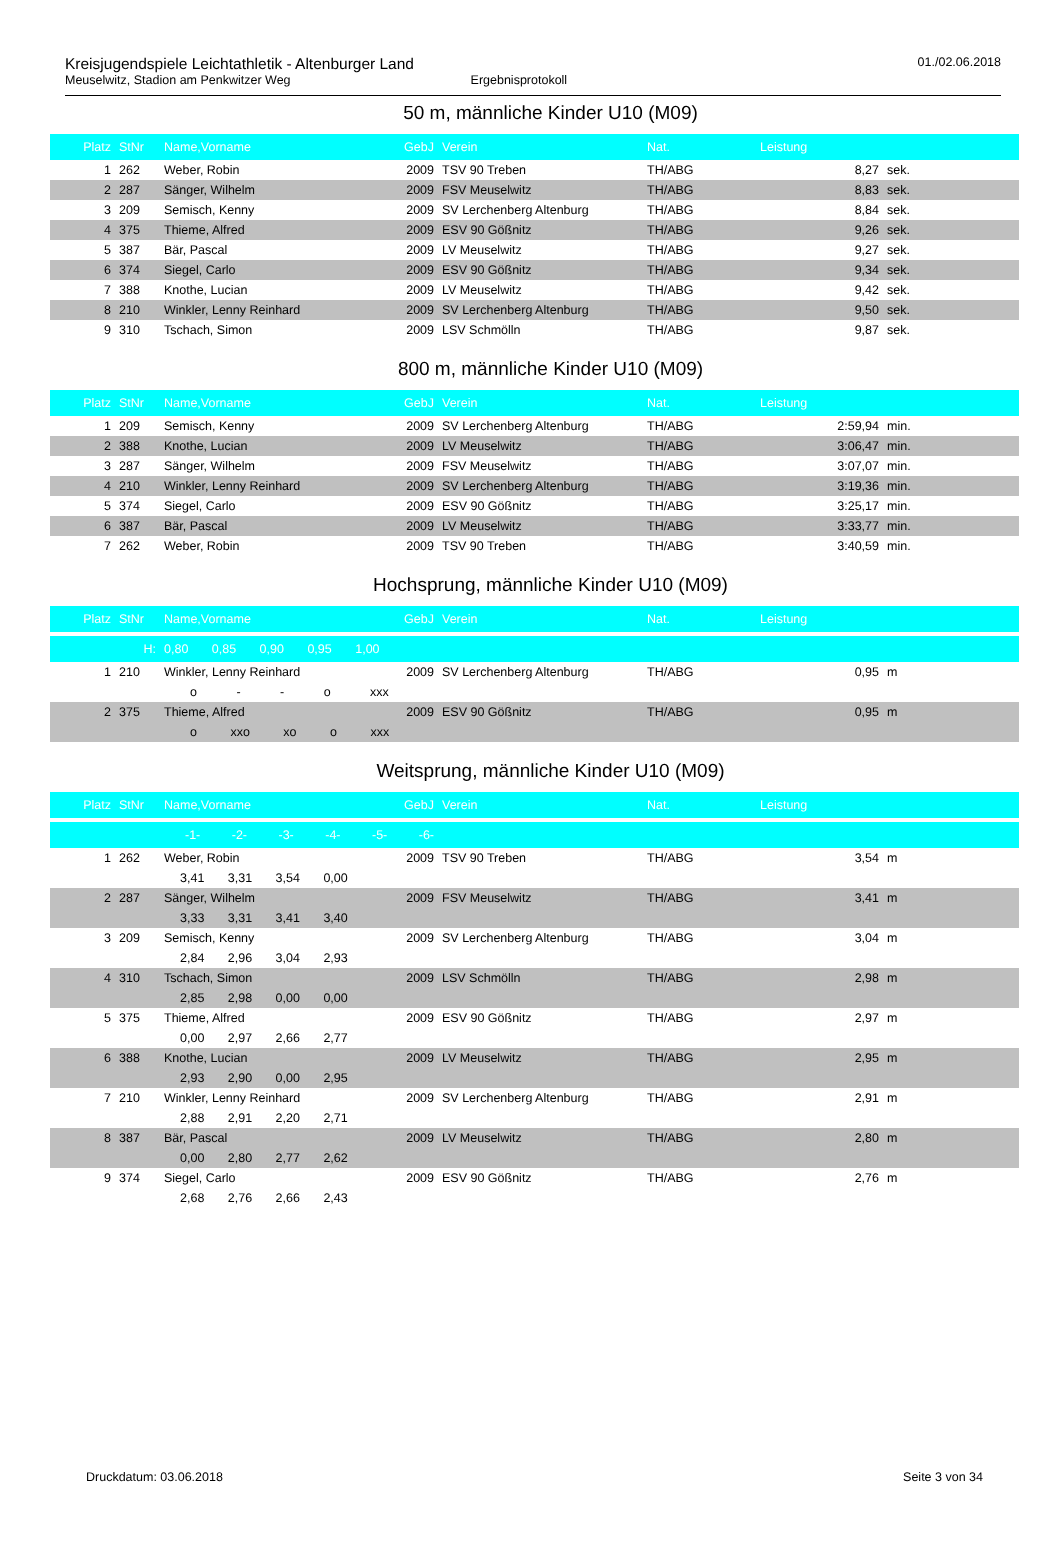Kreisjugendspiele Leichtathletik - Altenburger Land
Meuselwitz, Stadion am Penkwitzer Weg Ergebnisprotokoll
01./02.06.2018
50 m, männliche Kinder U10 (M09)
| Platz | StNr | Name,Vorname | GebJ | Verein | Nat. | Leistung | |
| --- | --- | --- | --- | --- | --- | --- | --- |
| 1 | 262 | Weber, Robin | 2009 | TSV 90 Treben | TH/ABG | 8,27 | sek. |
| 2 | 287 | Sänger, Wilhelm | 2009 | FSV Meuselwitz | TH/ABG | 8,83 | sek. |
| 3 | 209 | Semisch, Kenny | 2009 | SV Lerchenberg Altenburg | TH/ABG | 8,84 | sek. |
| 4 | 375 | Thieme, Alfred | 2009 | ESV 90 Gößnitz | TH/ABG | 9,26 | sek. |
| 5 | 387 | Bär, Pascal | 2009 | LV Meuselwitz | TH/ABG | 9,27 | sek. |
| 6 | 374 | Siegel, Carlo | 2009 | ESV 90 Gößnitz | TH/ABG | 9,34 | sek. |
| 7 | 388 | Knothe, Lucian | 2009 | LV Meuselwitz | TH/ABG | 9,42 | sek. |
| 8 | 210 | Winkler, Lenny Reinhard | 2009 | SV Lerchenberg Altenburg | TH/ABG | 9,50 | sek. |
| 9 | 310 | Tschach, Simon | 2009 | LSV Schmölln | TH/ABG | 9,87 | sek. |
800 m, männliche Kinder U10 (M09)
| Platz | StNr | Name,Vorname | GebJ | Verein | Nat. | Leistung | |
| --- | --- | --- | --- | --- | --- | --- | --- |
| 1 | 209 | Semisch, Kenny | 2009 | SV Lerchenberg Altenburg | TH/ABG | 2:59,94 | min. |
| 2 | 388 | Knothe, Lucian | 2009 | LV Meuselwitz | TH/ABG | 3:06,47 | min. |
| 3 | 287 | Sänger, Wilhelm | 2009 | FSV Meuselwitz | TH/ABG | 3:07,07 | min. |
| 4 | 210 | Winkler, Lenny Reinhard | 2009 | SV Lerchenberg Altenburg | TH/ABG | 3:19,36 | min. |
| 5 | 374 | Siegel, Carlo | 2009 | ESV 90 Gößnitz | TH/ABG | 3:25,17 | min. |
| 6 | 387 | Bär, Pascal | 2009 | LV Meuselwitz | TH/ABG | 3:33,77 | min. |
| 7 | 262 | Weber, Robin | 2009 | TSV 90 Treben | TH/ABG | 3:40,59 | min. |
Hochsprung, männliche Kinder U10 (M09)
| Platz | StNr | Name,Vorname | GebJ | Verein | Nat. | Leistung | |
| --- | --- | --- | --- | --- | --- | --- | --- |
| | H: | 0,80 0,85 0,90 0,95 1,00 | | | | | |
| 1 | 210 | Winkler, Lenny Reinhard | 2009 | SV Lerchenberg Altenburg | TH/ABG | 0,95 | m |
| | | o - - o xxx | | | | | |
| 2 | 375 | Thieme, Alfred | 2009 | ESV 90 Gößnitz | TH/ABG | 0,95 | m |
| | | o xxo xo o xxx | | | | | |
Weitsprung, männliche Kinder U10 (M09)
| Platz | StNr | Name,Vorname | GebJ | Verein | Nat. | Leistung | |
| --- | --- | --- | --- | --- | --- | --- | --- |
| | | -1- -2- -3- -4- -5- -6- | | | | | |
| 1 | 262 | Weber, Robin | 2009 | TSV 90 Treben | TH/ABG | 3,54 | m |
| | | 3,41 3,31 3,54 0,00 | | | | | |
| 2 | 287 | Sänger, Wilhelm | 2009 | FSV Meuselwitz | TH/ABG | 3,41 | m |
| | | 3,33 3,31 3,41 3,40 | | | | | |
| 3 | 209 | Semisch, Kenny | 2009 | SV Lerchenberg Altenburg | TH/ABG | 3,04 | m |
| | | 2,84 2,96 3,04 2,93 | | | | | |
| 4 | 310 | Tschach, Simon | 2009 | LSV Schmölln | TH/ABG | 2,98 | m |
| | | 2,85 2,98 0,00 0,00 | | | | | |
| 5 | 375 | Thieme, Alfred | 2009 | ESV 90 Gößnitz | TH/ABG | 2,97 | m |
| | | 0,00 2,97 2,66 2,77 | | | | | |
| 6 | 388 | Knothe, Lucian | 2009 | LV Meuselwitz | TH/ABG | 2,95 | m |
| | | 2,93 2,90 0,00 2,95 | | | | | |
| 7 | 210 | Winkler, Lenny Reinhard | 2009 | SV Lerchenberg Altenburg | TH/ABG | 2,91 | m |
| | | 2,88 2,91 2,20 2,71 | | | | | |
| 8 | 387 | Bär, Pascal | 2009 | LV Meuselwitz | TH/ABG | 2,80 | m |
| | | 0,00 2,80 2,77 2,62 | | | | | |
| 9 | 374 | Siegel, Carlo | 2009 | ESV 90 Gößnitz | TH/ABG | 2,76 | m |
| | | 2,68 2,76 2,66 2,43 | | | | | |
Druckdatum: 03.06.2018 Seite 3 von 34